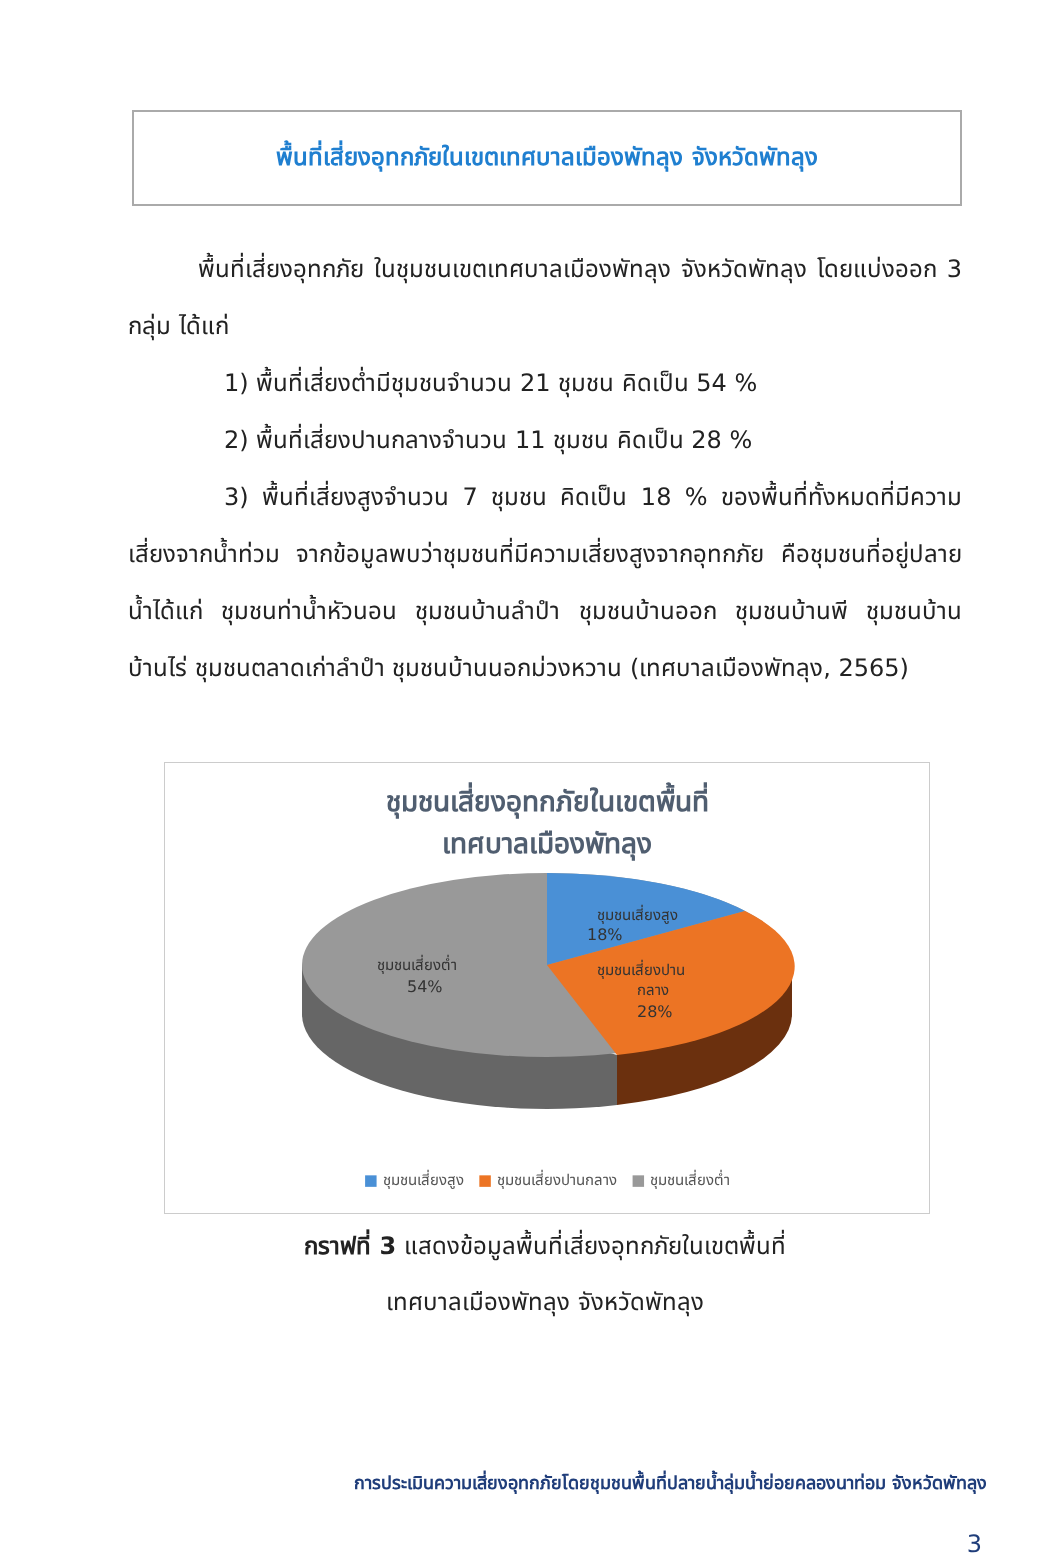พื้นที่เสี่ยงอุทกภัยในเขตเทศบาลเมืองพัทลุง จังหวัดพัทลุง
พื้นที่เสี่ยงอุทกภัย ในชุมชนเขตเทศบาลเมืองพัทลุง จังหวัดพัทลุง โดยแบ่งออก 3 กลุ่ม ได้แก่
1) พื้นที่เสี่ยงต่ำมีชุมชนจำนวน 21 ชุมชน คิดเป็น 54 %
2) พื้นที่เสี่ยงปานกลางจำนวน 11 ชุมชน คิดเป็น 28 %
3) พื้นที่เสี่ยงสูงจำนวน 7 ชุมชน คิดเป็น 18 % ของพื้นที่ทั้งหมดที่มีความเสี่ยงจากน้ำท่วม จากข้อมูลพบว่าชุมชนที่มีความเสี่ยงสูงจากอุทกภัย คือชุมชนที่อยู่ปลายน้ำได้แก่ ชุมชนท่าน้ำหัวนอน ชุมชนบ้านลำปำ ชุมชนบ้านออก ชุมชนบ้านพี ชุมชนบ้านบ้านไร่ ชุมชนตลาดเก่าลำปำ ชุมชนบ้านนอกม่วงหวาน (เทศบาลเมืองพัทลุง, 2565)
ชุมชนเสี่ยงอุทกภัยในเขตพื้นที่
เทศบาลเมืองพัทลุง
ชุมชนเสี่ยงสูง
18%
ชุมชนเสี่ยงปาน
กลาง
28%
ชุมชนเสี่ยงต่ำ
54%
■ ชุมชนเสี่ยงสูง ■ ชุมชนเสี่ยงปานกลาง ■ ชุมชนเสี่ยงต่ำ
กราฟที่ 3 แสดงข้อมูลพื้นที่เสี่ยงอุทกภัยในเขตพื้นที่
เทศบาลเมืองพัทลุง จังหวัดพัทลุง
การประเมินความเสี่ยงอุทกภัยโดยชุมชนพื้นที่ปลายน้ำลุ่มน้ำย่อยคลองนาท่อม จังหวัดพัทลุง
3